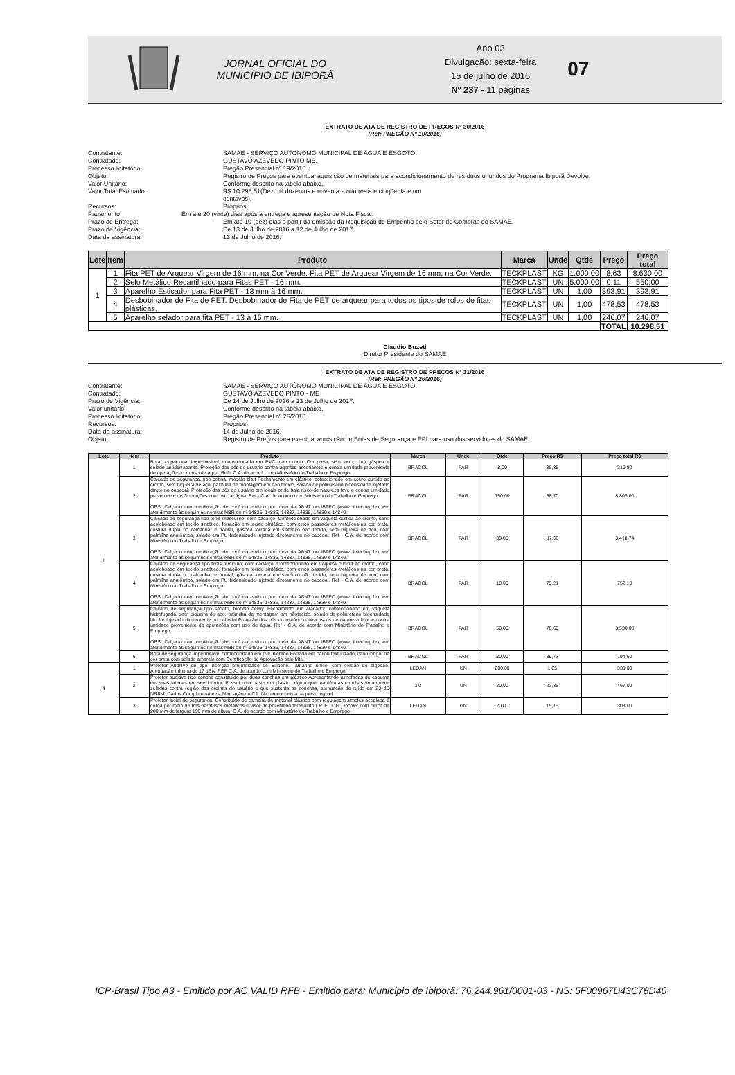JORNAL OFICIAL DO MUNICÍPIO DE IBIPORÃ
Ano 03
Divulgação: sexta-feira
15 de julho de 2016
Nº 237 - 11 páginas
07
EXTRATO DE ATA DE REGISTRO DE PREÇOS Nº 30/2016
(Ref: PREGÃO Nº 19/2016)
Contratante: SAMAE - SERVIÇO AUTÔNOMO MUNICIPAL DE ÁGUA E ESGOTO.
Contratado: GUSTAVO AZEVEDO PINTO ME.
Processo licitatório: Pregão Presencial nº 19/2016.
Objeto: Registro de Preços para eventual aquisição de materiais para acondicionamento de resíduos oriundos do Programa Ibiporã Devolve.
Valor Unitário: Conforme descrito na tabela abaixo.
Valor Total Estimado: R$ 10.298,51(Dez mil duzentos e noventa e oito reais e cinqüenta e um
centavos).
Recursos: Próprios.
Pagamento: Em até 20 (vinte) dias após a entrega e apresentação de Nota Fiscal.
Prazo de Entrega: Em até 10 (dez) dias a partir da emissão da Requisição de Empenho pelo Setor de Compras do SAMAE.
Prazo de Vigência: De 13 de Julho de 2016 a 12 de Julho de 2017.
Data da assinatura: 13 de Julho de 2016.
| Lote | Item | Produto | Marca | Unde | Qtde | Preço | Preço total |
| --- | --- | --- | --- | --- | --- | --- | --- |
| 1 | 1 | Fita PET de Arquear Virgem de 16 mm, na Cor Verde. Fita PET de Arquear Virgem de 16 mm, na Cor Verde. | TECKPLAST | KG | 1.000,00 | 8,63 | 8.630,00 |
| | 2 | Selo Metálico Recartilhado para Fitas PET - 16 mm. | TECKPLAST | UN | 5.000,00 | 0,11 | 550,00 |
| | 3 | Aparelho Esticador para Fita PET - 13 mm à 16 mm. | TECKPLAST | UN | 1,00 | 393,91 | 393,91 |
| | 4 | Desbobinador de Fita de PET. Desbobinador de Fita de PET de arquear para todos os tipos de rolos de fitas plásticas. | TECKPLAST | UN | 1,00 | 478,53 | 478,53 |
| | 5 | Aparelho selador para fita PET - 13 à 16 mm. | TECKPLAST | UN | 1,00 | 246,07 | 246,07 |
| | | | | | | TOTAL | 10.298,51 |
Claudio Buzeti
Diretor Presidente do SAMAE
EXTRATO DE ATA DE REGISTRO DE PREÇOS Nº 31/2016
(Ref: PREGÃO Nº 26/2016)
Contratante: SAMAE - SERVIÇO AUTÔNOMO MUNICIPAL DE ÁGUA E ESGOTO.
Contratado: GUSTAVO AZEVEDO PINTO - ME
Prazo de Vigência: De 14 de Julho de 2016 a 13 de Julho de 2017.
Valor unitário: Conforme descrito na tabela abaixo.
Processo licitatório: Pregão Presencial nº 26/2016
Recursos: Próprios.
Data da assinatura: 14 de Julho de 2016.
Objeto: Registro de Preços para eventual aquisição de Botas de Segurança e EPI para uso dos servidores do SAMAE.
| Lote | Item | Produto | Marca | Unde | Qtde | Preço R$ | Preço total R$ |
| --- | --- | --- | --- | --- | --- | --- | --- |
| 1 | 1 | Bota ocupacional impermeável, confeccionada em PVC, cano curto. Cor preta, sem forro, com gáspea e solado antiderrapante. Proteção dos pés do usuário contra agentes escoriantes e contra umidade proveniente de operações com uso de água. Ref - C.A. de acordo com Ministério do Trabalho e Emprego. | BRACOL | PAR | 8,00 | 38,85 | 310,80 |
| | 2 | Calçado de segurança, tipo botina, modelo blatt Fechamento em elástico, cofeccionado em couro curtido ao cromo, sem biqueira de aço, palmilha de montagem em não tecido, solado de poliuretano bidensidade injetado direto no cabedal. Proteção dos pés do usuário em locais onde haja risco de natureza leve e contra umidade proveniente de Operações com uso de água. Ref - C.A. de acordo com Ministério do Trabalho e Emprego. OBS: Calçado com certificação de conforto emitido por meio da ABNT ou IBTEC (www. ibtec.org.br), em atendimento às seguintes normas NBR de nº 14835, 14836, 14837, 14838, 14839 e 14840. | BRACOL | PAR | 150,00 | 58,70 | 8.805,00 |
| | 3 | Calçado de segurança tipo tênis masculino, com cadarço. Confeccionado em vaqueta curtida ao cromo, cano acolchoado em tecido sintético, forração em tecido sintético, com cinco passadores metálicos na cor preta, costura dupla no calcanhar e frontal, gáspea forrada em sintético não tecido, sem biqueira de aço, com palmilha anatômica, solado em PU bidensidade injetado diretamente no cabedal. Ref - C.A. de acordo com Ministério do Trabalho e Emprego. OBS: Calçado com certificação de conforto emitido por meio da ABNT ou IBTEC (www. ibtec.org.br), em atendimento às seguintes normas NBR de nº 14835, 14836, 14837, 14838, 14839 e 14840. | BRACOL | PAR | 39,00 | 87,66 | 3.418,74 |
| | 4 | Calçado de segurança tipo tênis feminino, com cadarço. Confeccionado em vaqueta curtida ao cromo, cano acolchoado em tecido sintético, forração em tecido sintético, com cinco passadores metálicos na cor preta, costura dupla no calcanhar e frontal, gáspea forrada em sintético não tecido, sem biqueira de aço, com palmilha anatômica, solado em PU bidensidade injetado diretamente no cabedal. Ref - C.A. de acordo com Ministério do Trabalho e Emprego. OBS: Calçado com certificação de conforto emitido por meio da ABNT ou IBTEC (www. ibtec.org.br), em atendimento às seguintes normas NBR de nº 14835, 14836, 14837, 14838, 14839 e 14840. | BRACOL | PAR | 10,00 | 75,21 | 752,10 |
| | 5 | Calçado de segurança tipo sapato, modelo derby. Fechamento em atacador, confeccionado em vaqueta hidrofugada, sem biqueira de aço, palmilha de montagem em nãotecido, solado de poliuretano bidensidade bicolor injetado diretamente no cabedal.Proteção dos pés do usuário contra riscos de natureza leve e contra umidade proveniente de operações com uso de água. Ref - C.A. de acordo com Ministério do Trabalho e Emprego. OBS: Calçado com certificação de conforto emitido por meio da ABNT ou IBTEC (www. ibtec.org.br), em atendimento às seguintes normas NBR de nº 14835, 14836, 14837, 14838, 14839 e 14840. | BRACOL | PAR | 50,00 | 70,60 | 3.530,00 |
| | 6 | Bota de segurança impermeável confeccionada em pvc injetado Forrada em náilon texturizado, cano longo, na cor preta com solado amarelo com Certificação de Aprovação pelo Mte. | BRACOL | PAR | 20,00 | 39,73 | 794,60 |
| 4 | 1 | Protetor Auditivo do tipo Inserção pré-moldado de Silicone. Tamanho único, com cordão de algodão. Atenuação mínima de 17 dBA. REF C.A. de acordo com Ministério do Trabalho e Emprego. | LEDAN | UN | 200,00 | 1,65 | 330,00 |
| | 2 | Protetor auditivo tipo concha constituído por duas conchas em plástico Apresentando almofadas de espuma em suas laterais em seu interior. Possui uma haste em plástico rígido que mantém as conchas firmemente seladas contra região das orelhas do usuário e que sustenta as conchas, atenuação de ruído em 23 dB NRRsf. Dados Complementares: Marcação do CA: Na parte externa da peça, legível. | 3M | UN | 20,00 | 23,35 | 467,00 |
| | 3 | Protetor facial de segurança. Constituído de carneira de material plástico com regulagem simples acoplada à coroa por meio de três parafusos metálicos e visor de polietileno tereftalato ( P. E. T. G.) incolor com cerca de 200 mm de largura 190 mm de altura. C.A. de acordo com Ministério do Trabalho e Emprego | LEDAN | UN | 20,00 | 15,15 | 303,00 |
ICP-Brasil Tipo A3 - Emitido por AC VALID RFB - Emitido para: Municipio de Ibiporã: 76.244.961/0001-03 - NS: 5F00967D43C78D40